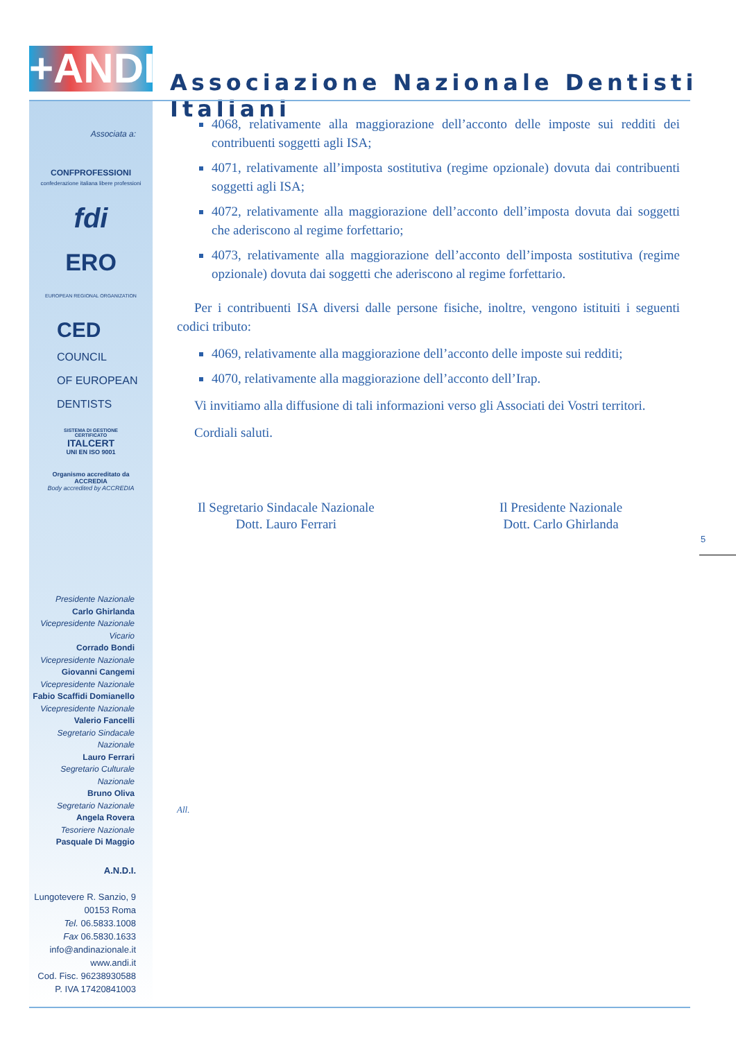+ANDI
Associazione Nazionale Dentisti Italiani
Associata a:
CONFPROFESSIONI
confederazione italiana libere professioni
fdi
ERO
EUROPEAN REGIONAL ORGANIZATION
CED
COUNCIL
OF EUROPEAN
DENTISTS
SISTEMA DI GESTIONE
CERTIFICATO
ITALCERT
UNI EN ISO 9001
Organismo accreditato da ACCREDIA
Body accredited by ACCREDIA
Presidente Nazionale
Carlo Ghirlanda
Vicepresidente Nazionale Vicario
Corrado Bondi
Vicepresidente Nazionale
Giovanni Cangemi
Vicepresidente Nazionale
Fabio Scaffidi Domianello
Vicepresidente Nazionale
Valerio Fancelli
Segretario Sindacale Nazionale
Lauro Ferrari
Segretario Culturale Nazionale
Bruno Oliva
Segretario Nazionale
Angela Rovera
Tesoriere Nazionale
Pasquale Di Maggio
A.N.D.I.
Lungotevere R. Sanzio, 9
00153 Roma
Tel. 06.5833.1008
Fax 06.5830.1633
info@andinazionale.it
www.andi.it
Cod. Fisc. 96238930588
P. IVA 17420841003
4068, relativamente alla maggiorazione dell’acconto delle imposte sui redditi dei contribuenti soggetti agli ISA;
4071, relativamente all’imposta sostitutiva (regime opzionale) dovuta dai contribuenti soggetti agli ISA;
4072, relativamente alla maggiorazione dell’acconto dell’imposta dovuta dai soggetti che aderiscono al regime forfettario;
4073, relativamente alla maggiorazione dell’acconto dell’imposta sostitutiva (regime opzionale) dovuta dai soggetti che aderiscono al regime forfettario.
Per i contribuenti ISA diversi dalle persone fisiche, inoltre, vengono istituiti i seguenti codici tributo:
4069, relativamente alla maggiorazione dell’acconto delle imposte sui redditi;
4070, relativamente alla maggiorazione dell’acconto dell’Irap.
Vi invitiamo alla diffusione di tali informazioni verso gli Associati dei Vostri territori.
Cordiali saluti.
Il Segretario Sindacale Nazionale
Dott. Lauro Ferrari
Il Presidente Nazionale
Dott. Carlo Ghirlanda
5
All.